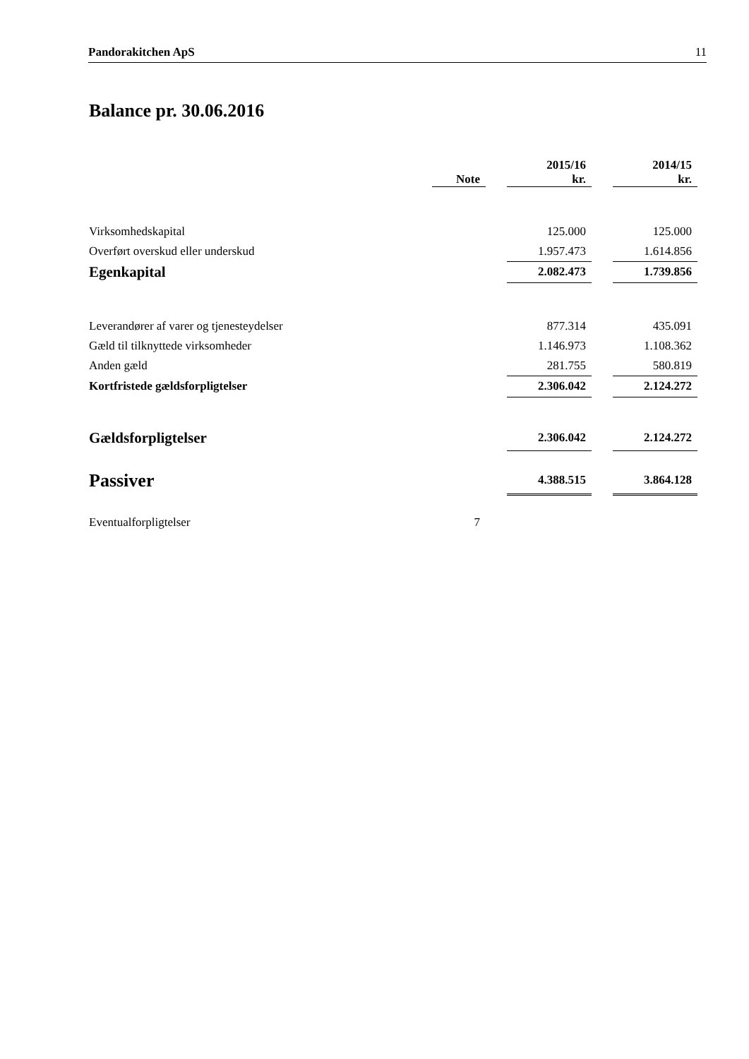Pandorakitchen ApS 11
Balance pr. 30.06.2016
| | Note | | 2015/16 kr. | | 2014/15 kr. |
| --- | --- | --- | --- | --- | --- |
| Virksomhedskapital | | | 125.000 | | 125.000 |
| Overført overskud eller underskud | | | 1.957.473 | | 1.614.856 |
| Egenkapital | | | 2.082.473 | | 1.739.856 |
| Leverandører af varer og tjenesteydelser | | | 877.314 | | 435.091 |
| Gæld til tilknyttede virksomheder | | | 1.146.973 | | 1.108.362 |
| Anden gæld | | | 281.755 | | 580.819 |
| Kortfristede gældsforpligtelser | | | 2.306.042 | | 2.124.272 |
| Gældsforpligtelser | | | 2.306.042 | | 2.124.272 |
| Passiver | | | 4.388.515 | | 3.864.128 |
| Eventualforpligtelser | 7 | | | | |